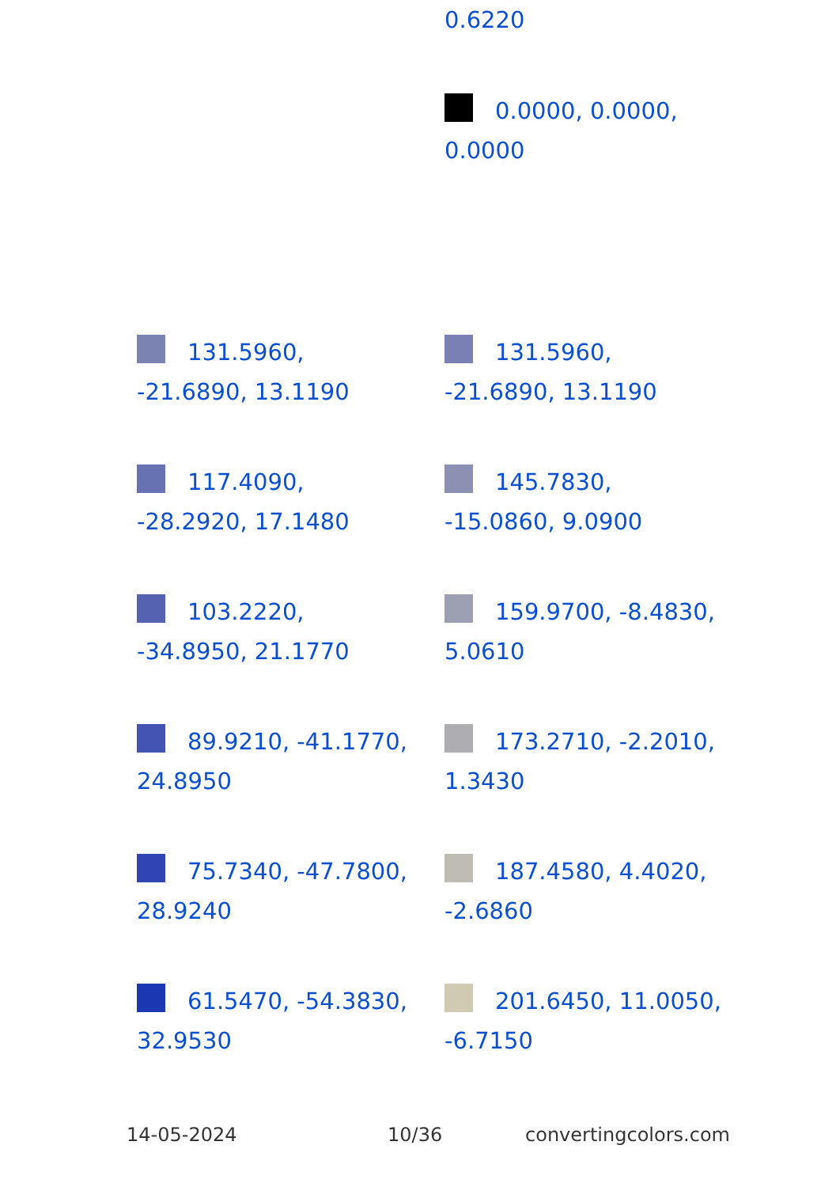0.6220
0.0000, 0.0000, 0.0000
131.5960, -21.6890, 13.1190
131.5960, -21.6890, 13.1190
117.4090, -28.2920, 17.1480
145.7830, -15.0860, 9.0900
103.2220, -34.8950, 21.1770
159.9700, -8.4830, 5.0610
89.9210, -41.1770, 24.8950
173.2710, -2.2010, 1.3430
75.7340, -47.7800, 28.9240
187.4580, 4.4020, -2.6860
61.5470, -54.3830, 32.9530
201.6450, 11.0050, -6.7150
14-05-2024 10/36 convertingcolors.com